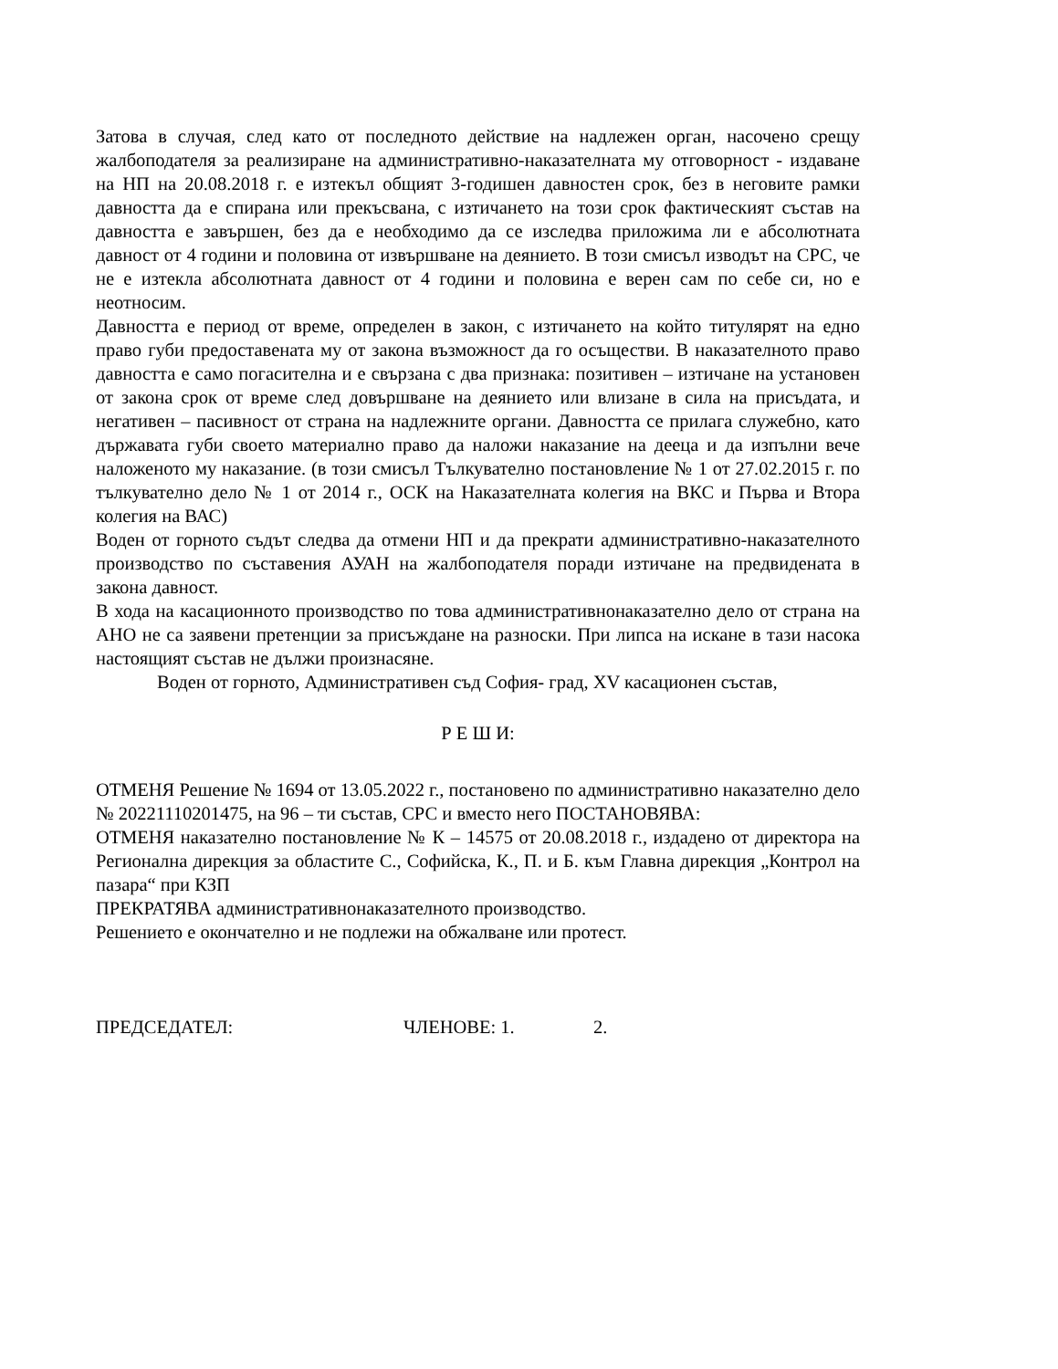Затова в случая, след като от последното действие на надлежен орган, насочено срещу жалбоподателя за реализиране на административно-наказателната му отговорност - издаване на НП на 20.08.2018 г. е изтекъл общият 3-годишен давностен срок, без в неговите рамки давността да е спирана или прекъсвана, с изтичането на този срок фактическият състав на давността е завършен, без да е необходимо да се изследва приложима ли е абсолютната давност от 4 години и половина от извършване на деянието. В този смисъл изводът на СРС, че не е изтекла абсолютната давност от 4 години и половина е верен сам по себе си, но е неотносим.
Давността е период от време, определен в закон, с изтичането на който титулярят на едно право губи предоставената му от закона възможност да го осъществи. В наказателното право давността е само погасителна и е свързана с два признака: позитивен – изтичане на установен от закона срок от време след довършване на деянието или влизане в сила на присъдата, и негативен – пасивност от страна на надлежните органи. Давността се прилага служебно, като държавата губи своето материално право да наложи наказание на дееца и да изпълни вече наложеното му наказание. (в този смисъл Тълкувателно постановление № 1 от 27.02.2015 г. по тълкувателно дело № 1 от 2014 г., ОСК на Наказателната колегия на ВКС и Първа и Втора колегия на ВАС)
Воден от горното съдът следва да отмени НП и да прекрати административно-наказателното производство по съставения АУАН на жалбоподателя поради изтичане на предвидената в закона давност.
В хода на касационното производство по това административнонаказателно дело от страна на АНО не са заявени претенции за присъждане на разноски. При липса на искане в тази насока настоящият състав не дължи произнасяне.
Воден от горното, Административен съд София- град, XV касационен състав,
Р Е Ш И:
ОТМЕНЯ Решение № 1694 от 13.05.2022 г., постановено по административно наказателно дело № 20221110201475, на 96 – ти състав, СРС и вместо него ПОСТАНОВЯВА:
ОТМЕНЯ наказателно постановление № К – 14575 от 20.08.2018 г., издадено от директора на Регионална дирекция за областите С., Софийска, К., П. и Б. към Главна дирекция „Контрол на пазара“ при КЗП
ПРЕКРАТЯВА административнонаказателното производство.
Решението е окончателно и не подлежи на обжалване или протест.
ПРЕДСЕДАТЕЛ: ЧЛЕНОВЕ: 1. 2.